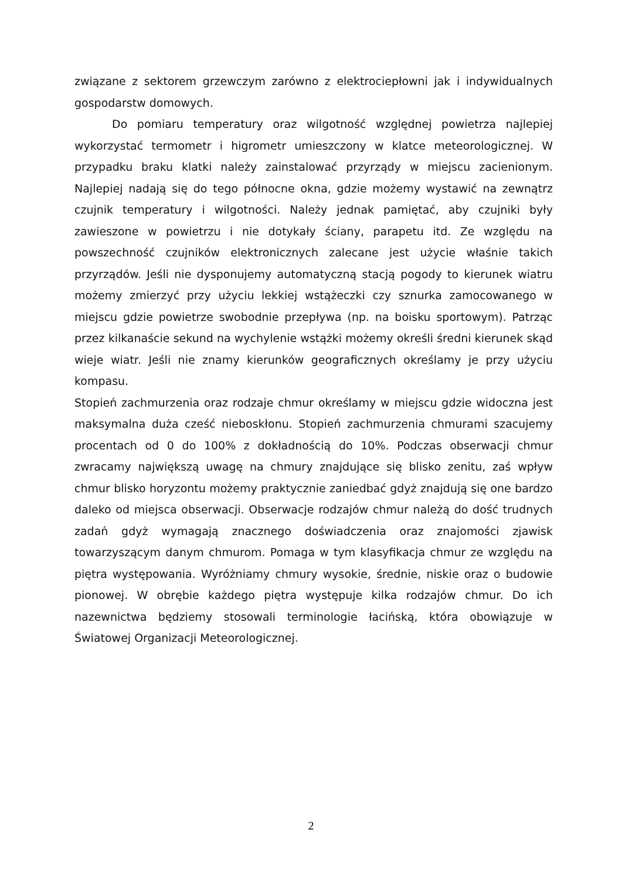związane z sektorem grzewczym zarówno z elektrociepłowni jak i indywidualnych gospodarstw domowych.
Do pomiaru temperatury oraz wilgotność względnej powietrza najlepiej wykorzystać termometr i higrometr umieszczony w klatce meteorologicznej. W przypadku braku klatki należy zainstalować przyrządy w miejscu zacienionym. Najlepiej nadają się do tego północne okna, gdzie możemy wystawić na zewnątrz czujnik temperatury i wilgotności. Należy jednak pamiętać, aby czujniki były zawieszone w powietrzu i nie dotykały ściany, parapetu itd. Ze względu na powszechność czujników elektronicznych zalecane jest użycie właśnie takich przyrządów. Jeśli nie dysponujemy automatyczną stacją pogody to kierunek wiatru możemy zmierzyć przy użyciu lekkiej wstążeczki czy sznurka zamocowanego w miejscu gdzie powietrze swobodnie przepływa (np. na boisku sportowym). Patrząc przez kilkanaście sekund na wychylenie wstążki możemy określi średni kierunek skąd wieje wiatr. Jeśli nie znamy kierunków geograficznych określamy je przy użyciu kompasu.
Stopień zachmurzenia oraz rodzaje chmur określamy w miejscu gdzie widoczna jest maksymalna duża cześć nieboskłonu. Stopień zachmurzenia chmurami szacujemy procentach od 0 do 100% z dokładnością do 10%. Podczas obserwacji chmur zwracamy największą uwagę na chmury znajdujące się blisko zenitu, zaś wpływ chmur blisko horyzontu możemy praktycznie zaniedbać gdyż znajdują się one bardzo daleko od miejsca obserwacji. Obserwacje rodzajów chmur należą do dość trudnych zadań gdyż wymagają znacznego doświadczenia oraz znajomości zjawisk towarzyszącym danym chmurom. Pomaga w tym klasyfikacja chmur ze względu na piętra występowania. Wyróżniamy chmury wysokie, średnie, niskie oraz o budowie pionowej. W obrębie każdego piętra występuje kilka rodzajów chmur. Do ich nazewnictwa będziemy stosowali terminologie łacińską, która obowiązuje w Światowej Organizacji Meteorologicznej.
2